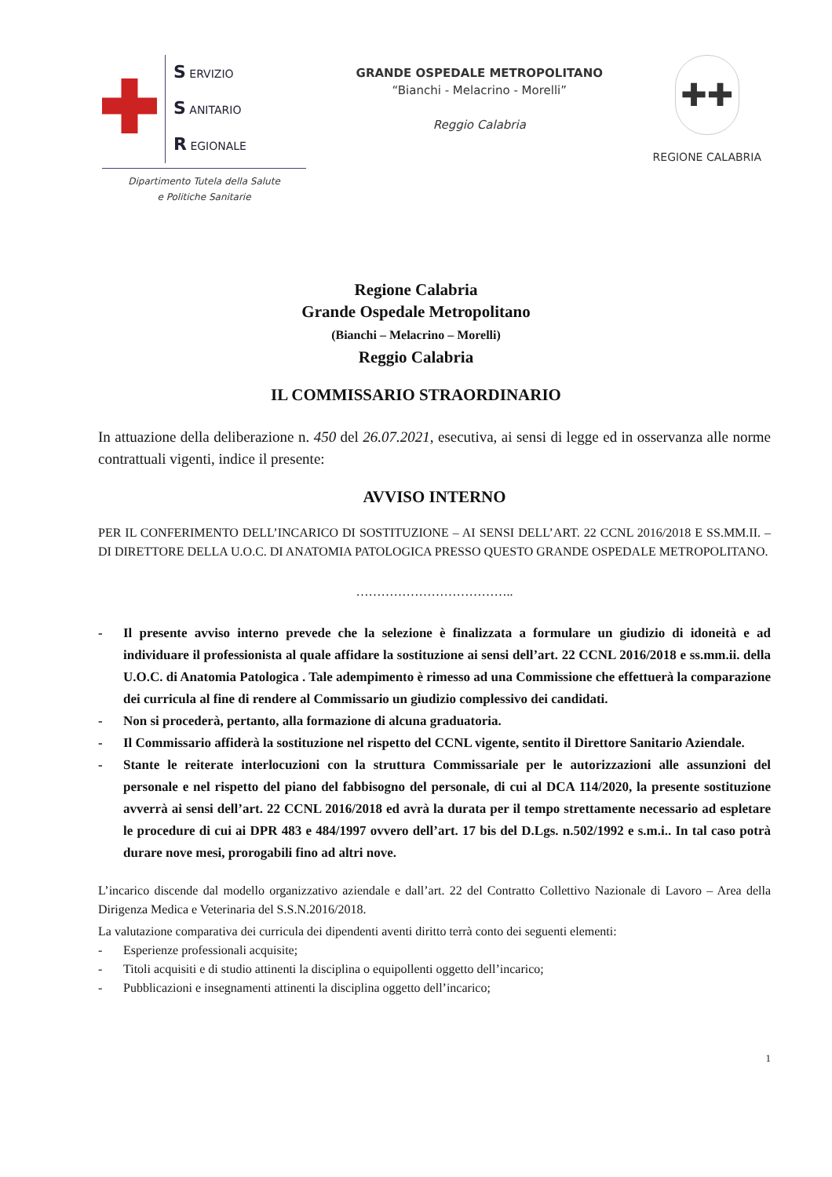S ERVIZIO
S ANITARIO
R EGIONALE
Dipartimento Tutela della Salute
e Politiche Sanitarie
GRANDE OSPEDALE METROPOLITANO
“Bianchi - Melacrino - Morelli”
Reggio Calabria
✚✚
REGIONE CALABRIA
Regione Calabria
Grande Ospedale Metropolitano
(Bianchi – Melacrino – Morelli)
Reggio Calabria
IL COMMISSARIO STRAORDINARIO
In attuazione della deliberazione n. 450 del 26.07.2021, esecutiva, ai sensi di legge ed in osservanza alle norme contrattuali vigenti, indice il presente:
AVVISO INTERNO
PER IL CONFERIMENTO DELL’INCARICO DI SOSTITUZIONE – AI SENSI DELL’ART. 22 CCNL 2016/2018 E SS.MM.II. – DI DIRETTORE DELLA U.O.C. DI ANATOMIA PATOLOGICA PRESSO QUESTO GRANDE OSPEDALE METROPOLITANO.
………………………………..
- Il presente avviso interno prevede che la selezione è finalizzata a formulare un giudizio di idoneità e ad individuare il professionista al quale affidare la sostituzione ai sensi dell’art. 22 CCNL 2016/2018 e ss.mm.ii. della U.O.C. di Anatomia Patologica . Tale adempimento è rimesso ad una Commissione che effettuerà la comparazione dei curricula al fine di rendere al Commissario un giudizio complessivo dei candidati.
- Non si procederà, pertanto, alla formazione di alcuna graduatoria.
- Il Commissario affiderà la sostituzione nel rispetto del CCNL vigente, sentito il Direttore Sanitario Aziendale.
- Stante le reiterate interlocuzioni con la struttura Commissariale per le autorizzazioni alle assunzioni del personale e nel rispetto del piano del fabbisogno del personale, di cui al DCA 114/2020, la presente sostituzione avverrà ai sensi dell’art. 22 CCNL 2016/2018 ed avrà la durata per il tempo strettamente necessario ad espletare le procedure di cui ai DPR 483 e 484/1997 ovvero dell’art. 17 bis del D.Lgs. n.502/1992 e s.m.i.. In tal caso potrà durare nove mesi, prorogabili fino ad altri nove.
L’incarico discende dal modello organizzativo aziendale e dall’art. 22 del Contratto Collettivo Nazionale di Lavoro – Area della Dirigenza Medica e Veterinaria del S.S.N.2016/2018.
La valutazione comparativa dei curricula dei dipendenti aventi diritto terrà conto dei seguenti elementi:
- Esperienze professionali acquisite;
- Titoli acquisiti e di studio attinenti la disciplina o equipollenti oggetto dell’incarico;
- Pubblicazioni e insegnamenti attinenti la disciplina oggetto dell’incarico;
1